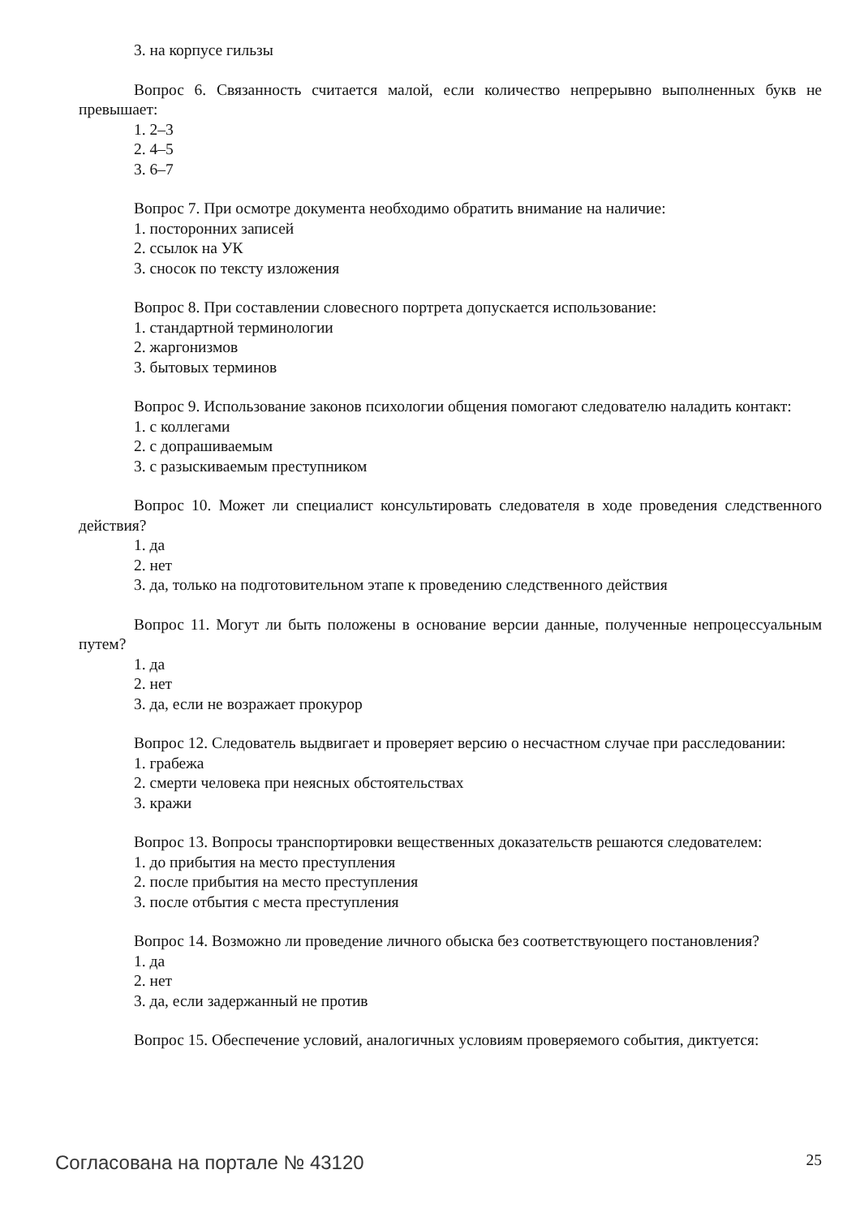3. на корпусе гильзы
Вопрос 6. Связанность считается малой, если количество непрерывно выполненных букв не превышает:
1. 2–3
2. 4–5
3. 6–7
Вопрос 7. При осмотре документа необходимо обратить внимание на наличие:
1. посторонних записей
2. ссылок на УК
3. сносок по тексту изложения
Вопрос 8. При составлении словесного портрета допускается использование:
1. стандартной терминологии
2. жаргонизмов
3. бытовых терминов
Вопрос 9. Использование законов психологии общения помогают следователю наладить контакт:
1. с коллегами
2. с допрашиваемым
3. с разыскиваемым преступником
Вопрос 10. Может ли специалист консультировать следователя в ходе проведения следственного действия?
1. да
2. нет
3. да, только на подготовительном этапе к проведению следственного действия
Вопрос 11. Могут ли быть положены в основание версии данные, полученные непроцессуальным путем?
1. да
2. нет
3. да, если не возражает прокурор
Вопрос 12. Следователь выдвигает и проверяет версию о несчастном случае при расследовании:
1. грабежа
2. смерти человека при неясных обстоятельствах
3. кражи
Вопрос 13. Вопросы транспортировки вещественных доказательств решаются следователем:
1. до прибытия на место преступления
2. после прибытия на место преступления
3. после отбытия с места преступления
Вопрос 14. Возможно ли проведение личного обыска без соответствующего постановления?
1. да
2. нет
3. да, если задержанный не против
Вопрос 15. Обеспечение условий, аналогичных условиям проверяемого события, диктуется:
Согласована на портале № 43120 25